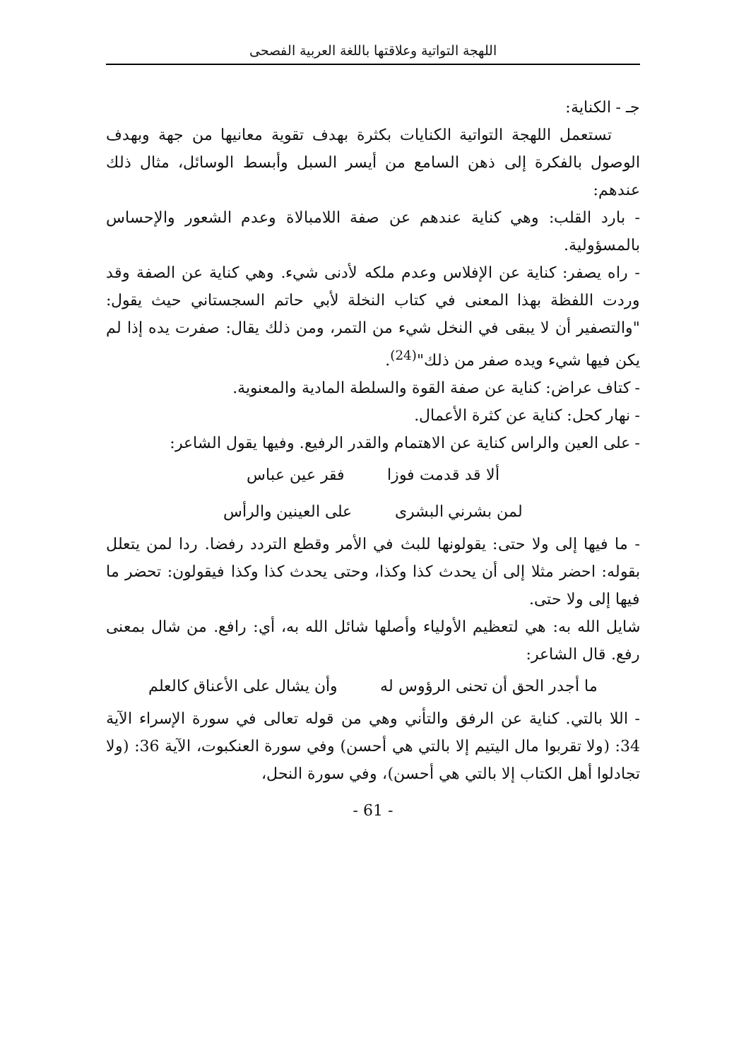اللهجة التواتية وعلاقتها باللغة العربية الفصحى
جـ - الكناية:
تستعمل اللهجة التواتية الكنايات بكثرة بهدف تقوية معانيها من جهة وبهدف الوصول بالفكرة إلى ذهن السامع من أيسر السبل وأبسط الوسائل، مثال ذلك عندهم:
- بارد القلب: وهي كناية عندهم عن صفة اللامبالاة وعدم الشعور والإحساس بالمسؤولية.
- راه يصفر: كناية عن الإفلاس وعدم ملكه لأدنى شيء. وهي كناية عن الصفة وقد وردت اللفظة بهذا المعنى في كتاب النخلة لأبي حاتم السجستاني حيث يقول: "والتصفير أن لا يبقى في النخل شيء من التمر، ومن ذلك يقال: صفرت يده إذا لم يكن فيها شيء ويده صفر من ذلك"<sup>(24)</sup>.
- كتاف عراض: كناية عن صفة القوة والسلطة المادية والمعنوية.
- نهار كحل: كناية عن كثرة الأعمال.
- على العين والراس كناية عن الاهتمام والقدر الرفيع. وفيها يقول الشاعر:
ألا قد قدمت فوزا فقر عين عباس
لمن بشرني البشرى على العينين والرأس
- ما فيها إلى ولا حتى: يقولونها للبث في الأمر وقطع التردد رفضا. ردا لمن يتعلل بقوله: احضر مثلا إلى أن يحدث كذا وكذا، وحتى يحدث كذا وكذا فيقولون: تحضر ما فيها إلى ولا حتى.
شايل الله به: هي لتعظيم الأولياء وأصلها شائل الله به، أي: رافع. من شال بمعنى رفع. قال الشاعر:
ما أجدر الحق أن تحنى الرؤوس له وأن يشال على الأعناق كالعلم
- اللا بالتي. كناية عن الرفق والتأني وهي من قوله تعالى في سورة الإسراء الآية 34: (ولا تقربوا مال اليتيم إلا بالتي هي أحسن) وفي سورة العنكبوت، الآية 36: (ولا تجادلوا أهل الكتاب إلا بالتي هي أحسن)، وفي سورة النحل،
- 61 -